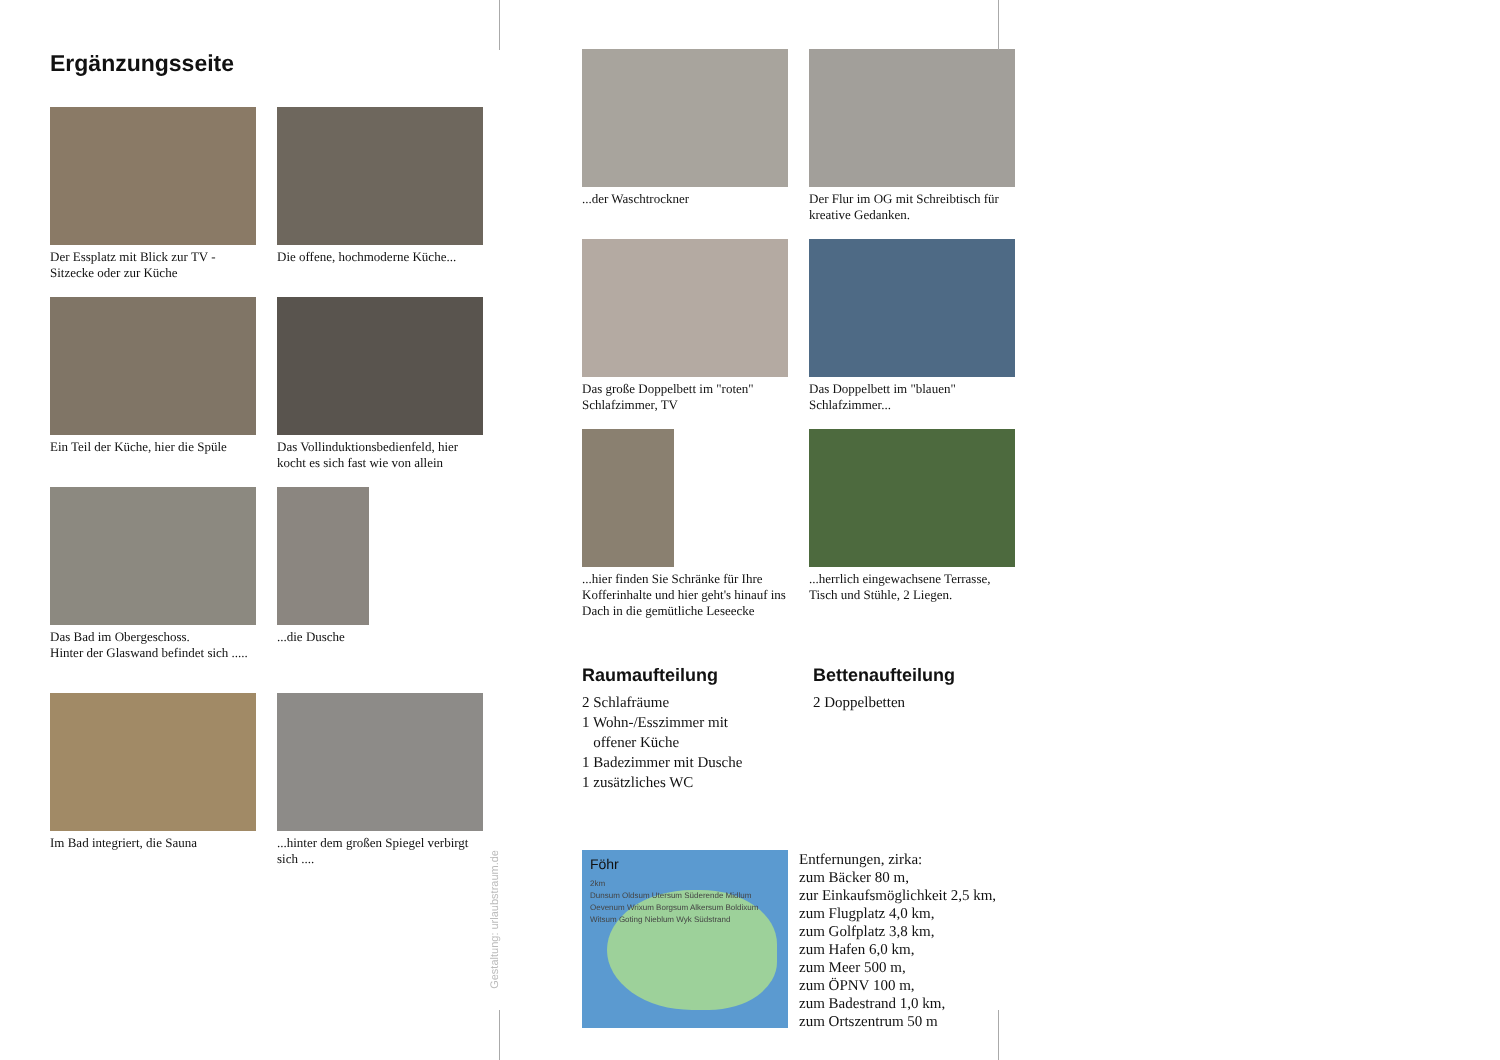Ergänzungsseite
Der Essplatz mit Blick zur TV - Sitzecke oder zur Küche
Die offene, hochmoderne Küche...
Ein Teil der Küche, hier die Spüle
Das Vollinduktionsbedienfeld, hier kocht es sich fast wie von allein
Das Bad im Obergeschoss.
Hinter der Glaswand befindet sich .....
...die Dusche
Im Bad integriert, die Sauna
...hinter dem großen Spiegel verbirgt sich ....
...der Waschtrockner
Der Flur im OG mit Schreibtisch für kreative Gedanken.
Das große Doppelbett im "roten" Schlafzimmer, TV
Das Doppelbett im "blauen" Schlafzimmer...
...hier finden Sie Schränke für Ihre Kofferinhalte und hier geht's hinauf ins Dach in die gemütliche Leseecke
...herrlich eingewachsene Terrasse, Tisch und Stühle, 2 Liegen.
Raumaufteilung
2 Schlafräume
1 Wohn-/Esszimmer mit
offener Küche
1 Badezimmer mit Dusche
1 zusätzliches WC
Bettenaufteilung
2 Doppelbetten
Föhr
2km
Dunsum Oldsum Utersum Süderende Midlum Oevenum Wrixum Borgsum Alkersum Boldixum Witsum Goting Nieblum Wyk Südstrand
Entfernungen, zirka:
zum Bäcker 80 m,
zur Einkaufsmöglichkeit 2,5 km,
zum Flugplatz 4,0 km,
zum Golfplatz 3,8 km,
zum Hafen 6,0 km,
zum Meer 500 m,
zum ÖPNV 100 m,
zum Badestrand 1,0 km,
zum Ortszentrum 50 m
Gestaltung: urlaubstraum.de